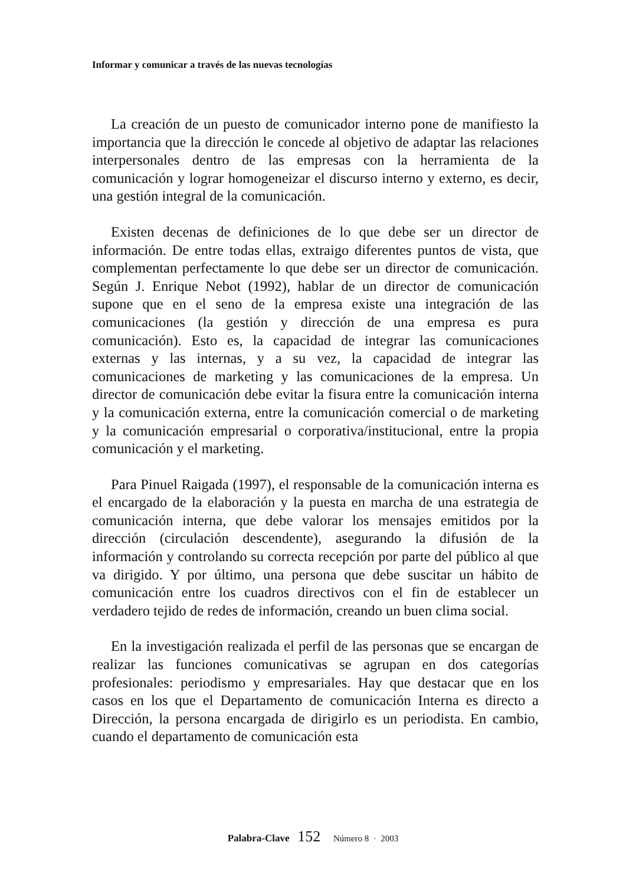Informar y comunicar a través de las nuevas tecnologías
La creación de un puesto de comunicador interno pone de manifiesto la importancia que la dirección le concede al objetivo de adaptar las relaciones interpersonales dentro de las empresas con la herramienta de la comunicación y lograr homogeneizar el discurso interno y externo, es decir, una gestión integral de la comunicación.
Existen decenas de definiciones de lo que debe ser un director de información. De entre todas ellas, extraigo diferentes puntos de vista, que complementan perfectamente lo que debe ser un director de comunicación. Según J. Enrique Nebot (1992), hablar de un director de comunicación supone que en el seno de la empresa existe una integración de las comunicaciones (la gestión y dirección de una empresa es pura comunicación). Esto es, la capacidad de integrar las comunicaciones externas y las internas, y a su vez, la capacidad de integrar las comunicaciones de marketing y las comunicaciones de la empresa. Un director de comunicación debe evitar la fisura entre la comunicación interna y la comunicación externa, entre la comunicación comercial o de marketing y la comunicación empresarial o corporativa/institucional, entre la propia comunicación y el marketing.
Para Pinuel Raigada (1997), el responsable de la comunicación interna es el encargado de la elaboración y la puesta en marcha de una estrategia de comunicación interna, que debe valorar los mensajes emitidos por la dirección (circulación descendente), asegurando la difusión de la información y controlando su correcta recepción por parte del público al que va dirigido. Y por último, una persona que debe suscitar un hábito de comunicación entre los cuadros directivos con el fin de establecer un verdadero tejido de redes de información, creando un buen clima social.
En la investigación realizada el perfil de las personas que se encargan de realizar las funciones comunicativas se agrupan en dos categorías profesionales: periodismo y empresariales. Hay que destacar que en los casos en los que el Departamento de comunicación Interna es directo a Dirección, la persona encargada de dirigirlo es un periodista. En cambio, cuando el departamento de comunicación esta
Palabra-Clave 152 Número 8 · 2003